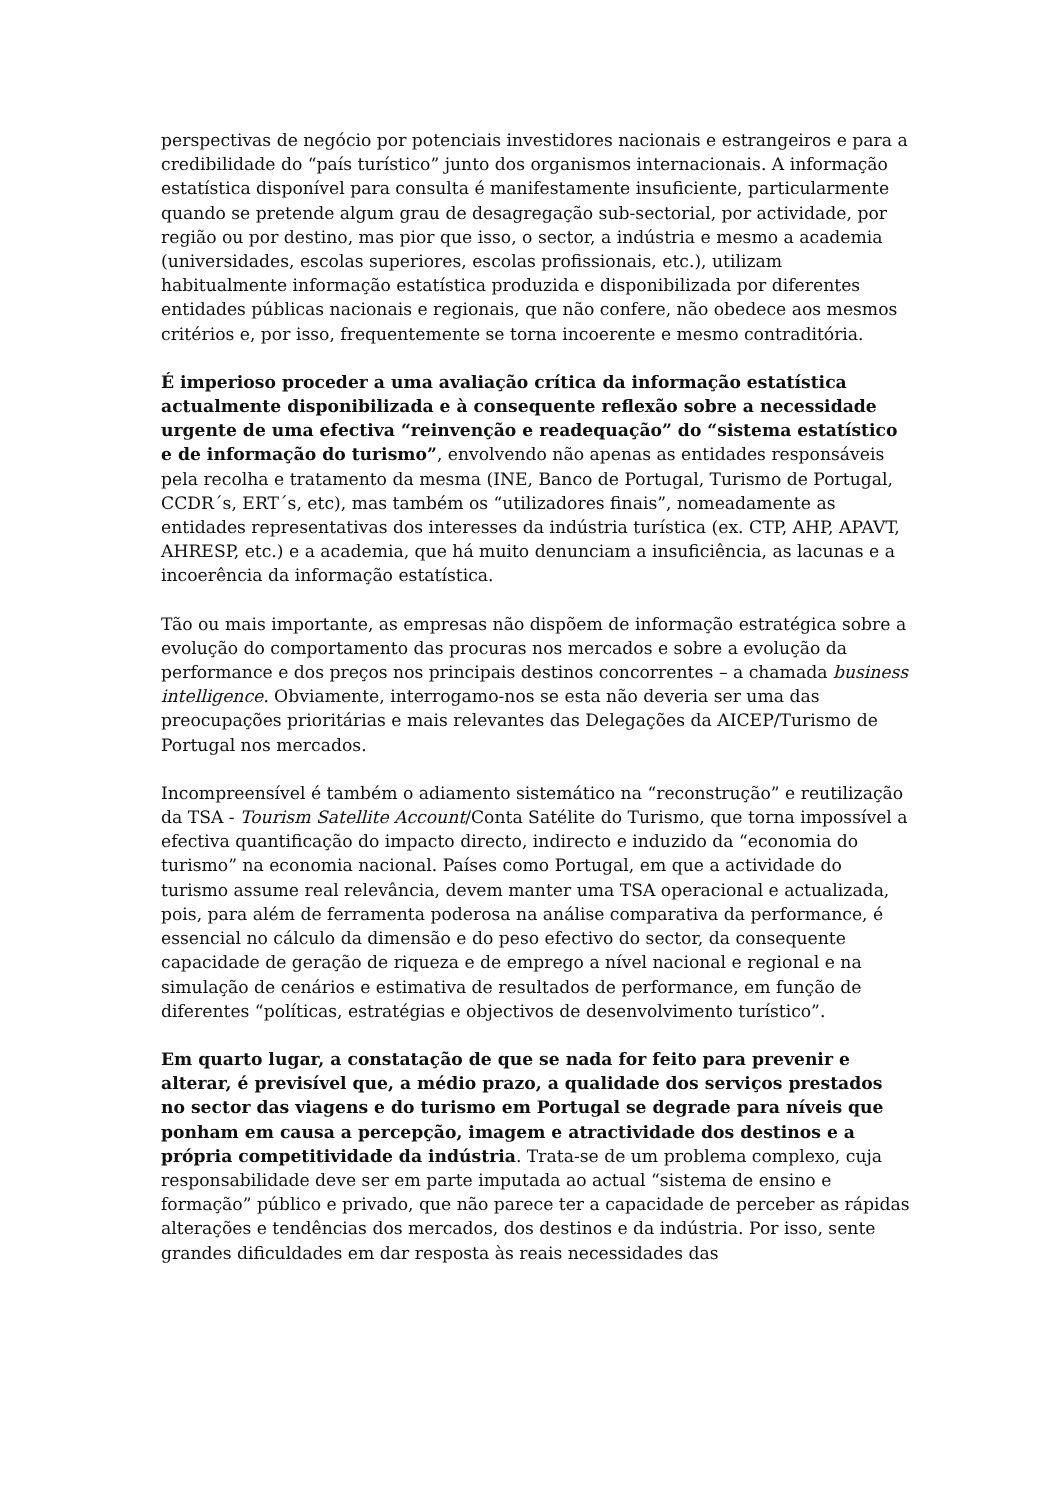perspectivas de negócio por potenciais investidores nacionais e estrangeiros e para a credibilidade do “país turístico” junto dos organismos internacionais. A informação estatística disponível para consulta é manifestamente insuficiente, particularmente quando se pretende algum grau de desagregação sub-sectorial, por actividade, por região ou por destino, mas pior que isso, o sector, a indústria e mesmo a academia (universidades, escolas superiores, escolas profissionais, etc.), utilizam habitualmente informação estatística produzida e disponibilizada por diferentes entidades públicas nacionais e regionais, que não confere, não obedece aos mesmos critérios e, por isso, frequentemente se torna incoerente e mesmo contraditória.
É imperioso proceder a uma avaliação crítica da informação estatística actualmente disponibilizada e à consequente reflexão sobre a necessidade urgente de uma efectiva “reinvenção e readequação” do “sistema estatístico e de informação do turismo”, envolvendo não apenas as entidades responsáveis pela recolha e tratamento da mesma (INE, Banco de Portugal, Turismo de Portugal, CCDR´s, ERT´s, etc), mas também os “utilizadores finais”, nomeadamente as entidades representativas dos interesses da indústria turística (ex. CTP, AHP, APAVT, AHRESP, etc.) e a academia, que há muito denunciam a insuficiência, as lacunas e a incoerência da informação estatística.
Tão ou mais importante, as empresas não dispõem de informação estratégica sobre a evolução do comportamento das procuras nos mercados e sobre a evolução da performance e dos preços nos principais destinos concorrentes – a chamada business intelligence. Obviamente, interrogamo-nos se esta não deveria ser uma das preocupações prioritárias e mais relevantes das Delegações da AICEP/Turismo de Portugal nos mercados.
Incompreensível é também o adiamento sistemático na “reconstrução” e reutilização da TSA - Tourism Satellite Account/Conta Satélite do Turismo, que torna impossível a efectiva quantificação do impacto directo, indirecto e induzido da “economia do turismo” na economia nacional. Países como Portugal, em que a actividade do turismo assume real relevância, devem manter uma TSA operacional e actualizada, pois, para além de ferramenta poderosa na análise comparativa da performance, é essencial no cálculo da dimensão e do peso efectivo do sector, da consequente capacidade de geração de riqueza e de emprego a nível nacional e regional e na simulação de cenários e estimativa de resultados de performance, em função de diferentes “políticas, estratégias e objectivos de desenvolvimento turístico”.
Em quarto lugar, a constatação de que se nada for feito para prevenir e alterar, é previsível que, a médio prazo, a qualidade dos serviços prestados no sector das viagens e do turismo em Portugal se degrade para níveis que ponham em causa a percepção, imagem e atractividade dos destinos e a própria competitividade da indústria. Trata-se de um problema complexo, cuja responsabilidade deve ser em parte imputada ao actual “sistema de ensino e formação” público e privado, que não parece ter a capacidade de perceber as rápidas alterações e tendências dos mercados, dos destinos e da indústria. Por isso, sente grandes dificuldades em dar resposta às reais necessidades das